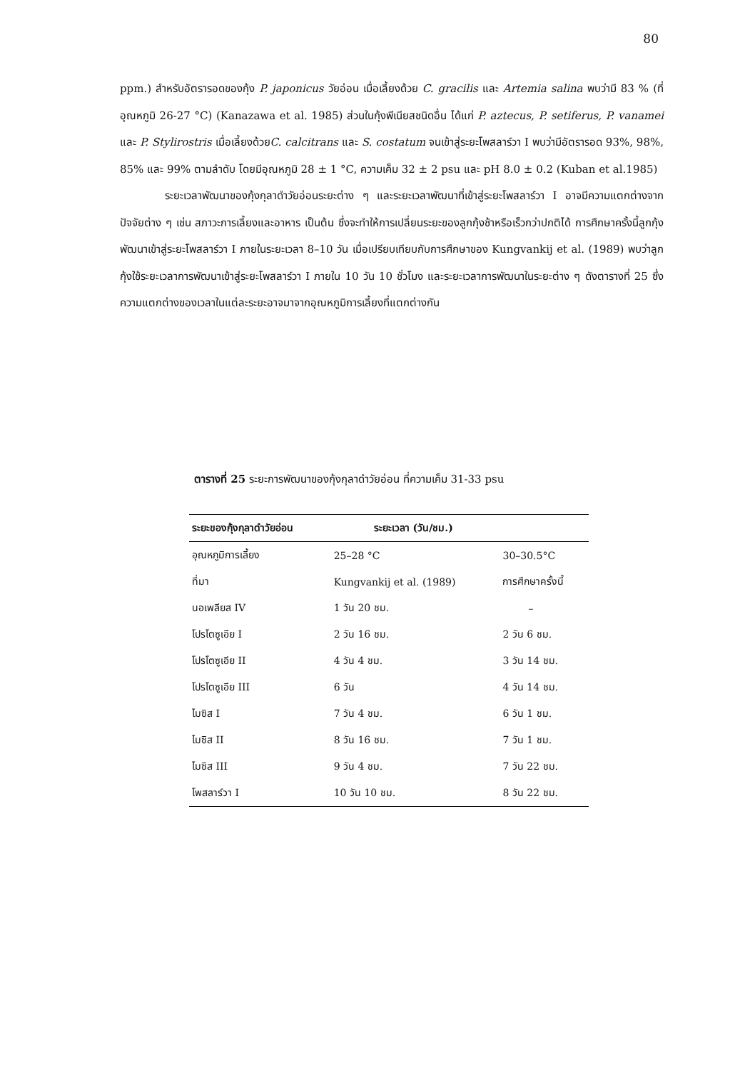80
ppm.) สำหรับอัตรารอดของกุ้ง P. japonicus วัยอ่อน เมื่อเลี้ยงด้วย C. gracilis และ Artemia salina พบว่ามี 83 % (ที่อุณหภูมิ 26-27 °C) (Kanazawa et al. 1985) ส่วนในกุ้งพีเนียสชนิดอื่น ได้แก่ P. aztecus, P. setiferus, P. vanamei และ P. Stylirostris เมื่อเลี้ยงด้วยC. calcitrans และ S. costatum จนเข้าสู่ระยะโพสลาร์วา I พบว่ามีอัตรารอด 93%, 98%, 85% และ 99% ตามลำดับ โดยมีอุณหภูมิ 28 ± 1 °C, ความเค็ม 32 ± 2 psu และ pH 8.0 ± 0.2 (Kuban et al.1985)
ระยะเวลาพัฒนาของกุ้งกุลาดำวัยอ่อนระยะต่าง ๆ และระยะเวลาพัฒนาที่เข้าสู่ระยะโพสลาร์วา I อาจมีความแตกต่างจากปัจจัยต่าง ๆ เช่น สภาวะการเลี้ยงและอาหาร เป็นต้น ซึ่งจะทำให้การเปลี่ยนระยะของลูกกุ้งช้าหรือเร็วกว่าปกติได้ การศึกษาครั้งนี้ลูกกุ้งพัฒนาเข้าสู่ระยะโพสลาร์วา I ภายในระยะเวลา 8–10 วัน เมื่อเปรียบเทียบกับการศึกษาของ Kungvankij et al. (1989) พบว่าลูกกุ้งใช้ระยะเวลาการพัฒนาเข้าสู่ระยะโพสลาร์วา I ภายใน 10 วัน 10 ชั่วโมง และระยะเวลาการพัฒนาในระยะต่าง ๆ ดังตารางที่ 25 ซึ่งความแตกต่างของเวลาในแต่ละระยะอาจมาจากอุณหภูมิการเลี้ยงที่แตกต่างกัน
ตารางที่ 25 ระยะการพัฒนาของกุ้งกุลาดำวัยอ่อน ที่ความเค็ม 31-33 psu
| ระยะของกุ้งกุลาดำวัยอ่อน | ระยะเวลา (วัน/ชม.) | |
| --- | --- | --- |
| อุณหภูมิการเลี้ยง | 25–28 °C | 30–30.5°C |
| ที่มา | Kungvankij et al. (1989) | การศึกษาครั้งนี้ |
| นอเพลียส IV | 1 วัน 20 ชม. | – |
| โปรโตซูเอีย I | 2 วัน 16 ชม. | 2 วัน 6 ชม. |
| โปรโตซูเอีย II | 4 วัน 4 ชม. | 3 วัน 14 ชม. |
| โปรโตซูเอีย III | 6 วัน | 4 วัน 14 ชม. |
| ไมซิส I | 7 วัน 4 ชม. | 6 วัน 1 ชม. |
| ไมซิส II | 8 วัน 16 ชม. | 7 วัน 1 ชม. |
| ไมซิส III | 9 วัน 4 ชม. | 7 วัน 22 ชม. |
| โพสลาร์วา I | 10 วัน 10 ชม. | 8 วัน 22 ชม. |